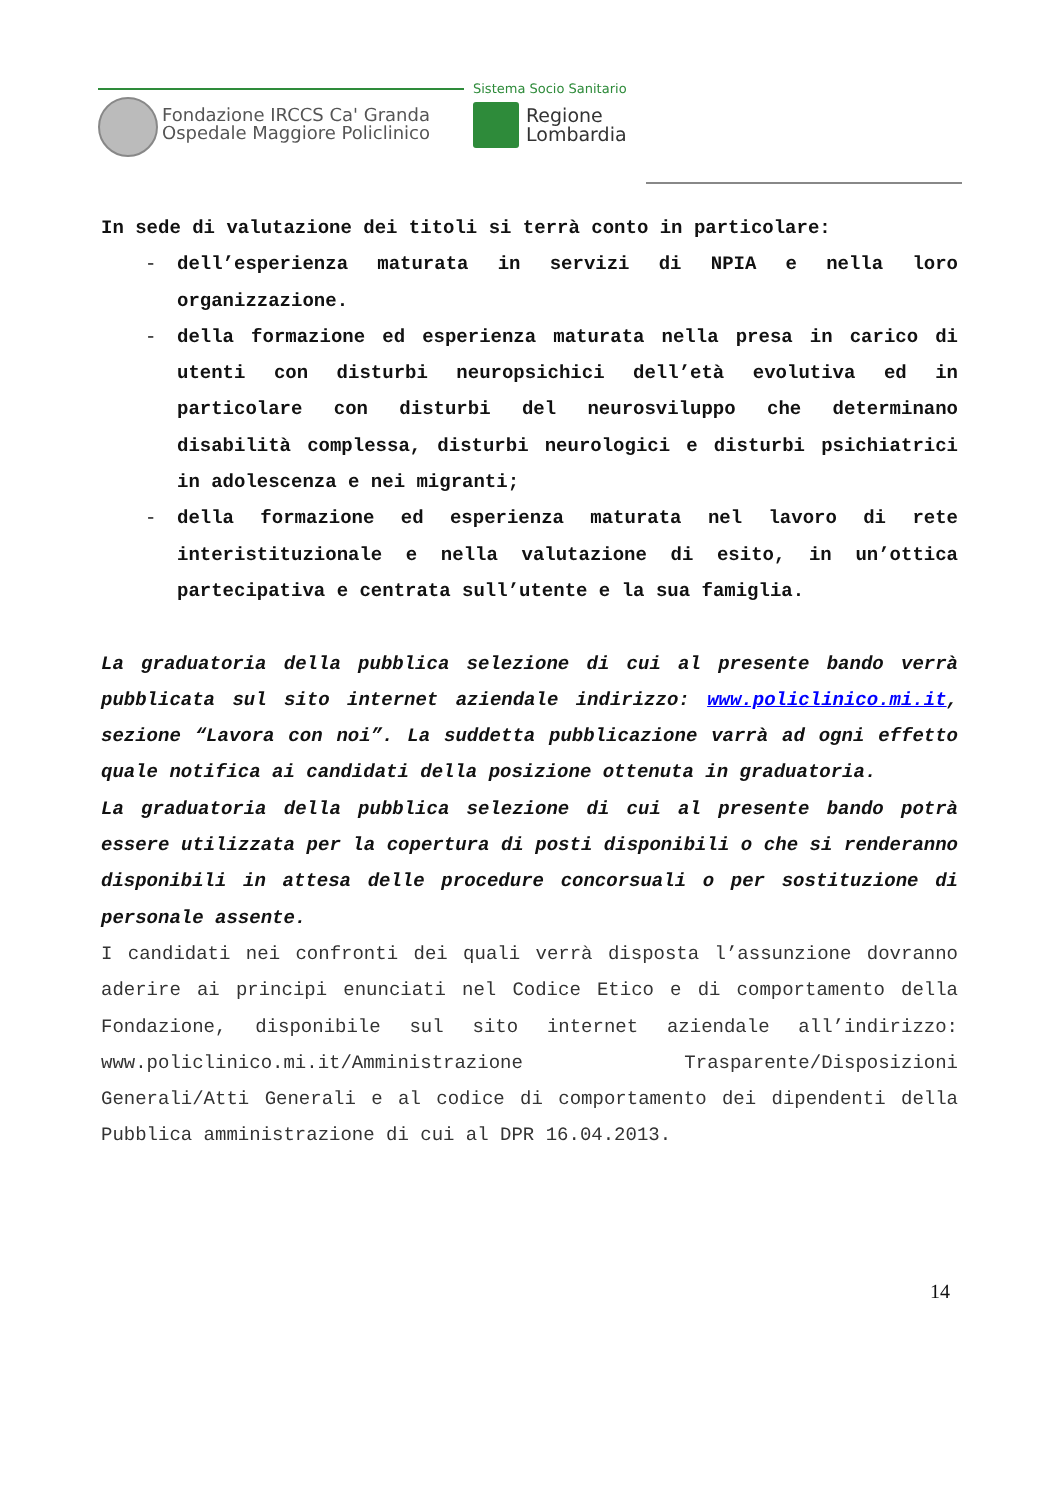Fondazione IRCCS Ca' Granda
Ospedale Maggiore Policlinico
Sistema Socio Sanitario
Regione
Lombardia
In sede di valutazione dei titoli si terrà conto in particolare:
- dell’esperienza maturata in servizi di NPIA e nella loro organizzazione.
- della formazione ed esperienza maturata nella presa in carico di utenti con disturbi neuropsichici dell’età evolutiva ed in particolare con disturbi del neurosviluppo che determinano disabilità complessa, disturbi neurologici e disturbi psichiatrici in adolescenza e nei migranti;
- della formazione ed esperienza maturata nel lavoro di rete interistituzionale e nella valutazione di esito, in un’ottica partecipativa e centrata sull’utente e la sua famiglia.
La graduatoria della pubblica selezione di cui al presente bando verrà pubblicata sul sito internet aziendale indirizzo: www.policlinico.mi.it, sezione “Lavora con noi”. La suddetta pubblicazione varrà ad ogni effetto quale notifica ai candidati della posizione ottenuta in graduatoria.
La graduatoria della pubblica selezione di cui al presente bando potrà essere utilizzata per la copertura di posti disponibili o che si renderanno disponibili in attesa delle procedure concorsuali o per sostituzione di personale assente.
I candidati nei confronti dei quali verrà disposta l’assunzione dovranno aderire ai principi enunciati nel Codice Etico e di comportamento della Fondazione, disponibile sul sito internet aziendale all’indirizzo: www.policlinico.mi.it/Amministrazione Trasparente/Disposizioni Generali/Atti Generali e al codice di comportamento dei dipendenti della Pubblica amministrazione di cui al DPR 16.04.2013.
14